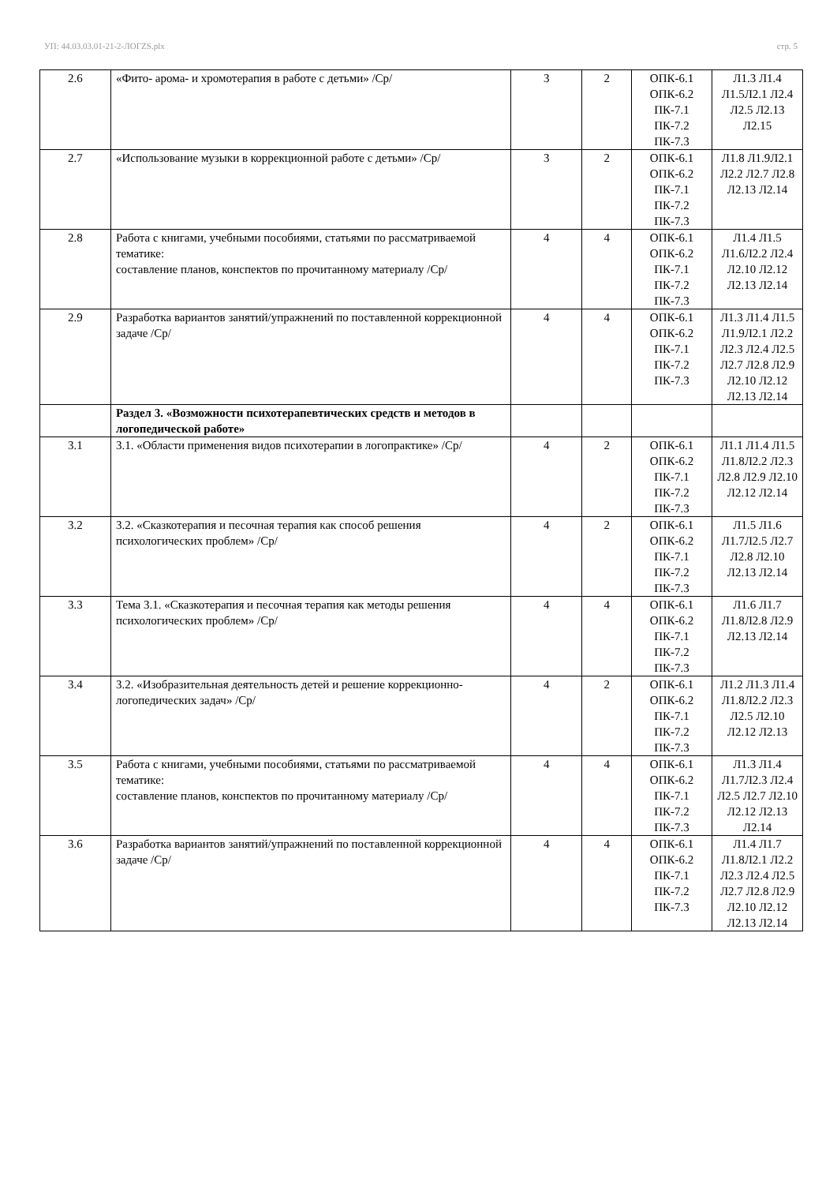УП: 44.03.03.01-21-2-ЛОГZS.plx стр. 5
| 2.6 | «Фито- арома- и хромотерапия в работе с детьми» /Ср/ | 3 | 2 | ОПК-6.1 ОПК-6.2 ПК-7.1 ПК-7.2 ПК-7.3 | Л1.3 Л1.4 Л1.5Л2.1 Л2.4 Л2.5 Л2.13 Л2.15 |
| 2.7 | «Использование музыки в коррекционной работе с детьми» /Ср/ | 3 | 2 | ОПК-6.1 ОПК-6.2 ПК-7.1 ПК-7.2 ПК-7.3 | Л1.8 Л1.9Л2.1 Л2.2 Л2.7 Л2.8 Л2.13 Л2.14 |
| 2.8 | Работа с книгами, учебными пособиями, статьями по рассматриваемой тематике: составление планов, конспектов по прочитанному материалу /Ср/ | 4 | 4 | ОПК-6.1 ОПК-6.2 ПК-7.1 ПК-7.2 ПК-7.3 | Л1.4 Л1.5 Л1.6Л2.2 Л2.4 Л2.10 Л2.12 Л2.13 Л2.14 |
| 2.9 | Разработка вариантов занятий/упражнений по поставленной коррекционной задаче /Ср/ | 4 | 4 | ОПК-6.1 ОПК-6.2 ПК-7.1 ПК-7.2 ПК-7.3 | Л1.3 Л1.4 Л1.5 Л1.9Л2.1 Л2.2 Л2.3 Л2.4 Л2.5 Л2.7 Л2.8 Л2.9 Л2.10 Л2.12 Л2.13 Л2.14 |
| | Раздел 3. «Возможности психотерапевтических средств и методов в логопедической работе» | | | | |
| 3.1 | 3.1. «Области применения видов психотерапии в логопрактике» /Ср/ | 4 | 2 | ОПК-6.1 ОПК-6.2 ПК-7.1 ПК-7.2 ПК-7.3 | Л1.1 Л1.4 Л1.5 Л1.8Л2.2 Л2.3 Л2.8 Л2.9 Л2.10 Л2.12 Л2.14 |
| 3.2 | 3.2. «Сказкотерапия и песочная терапия как способ решения психологических проблем» /Ср/ | 4 | 2 | ОПК-6.1 ОПК-6.2 ПК-7.1 ПК-7.2 ПК-7.3 | Л1.5 Л1.6 Л1.7Л2.5 Л2.7 Л2.8 Л2.10 Л2.13 Л2.14 |
| 3.3 | Тема 3.1. «Сказкотерапия и песочная терапия как методы решения психологических проблем» /Ср/ | 4 | 4 | ОПК-6.1 ОПК-6.2 ПК-7.1 ПК-7.2 ПК-7.3 | Л1.6 Л1.7 Л1.8Л2.8 Л2.9 Л2.13 Л2.14 |
| 3.4 | 3.2. «Изобразительная деятельность детей и решение коррекционно-логопедических задач» /Ср/ | 4 | 2 | ОПК-6.1 ОПК-6.2 ПК-7.1 ПК-7.2 ПК-7.3 | Л1.2 Л1.3 Л1.4 Л1.8Л2.2 Л2.3 Л2.5 Л2.10 Л2.12 Л2.13 |
| 3.5 | Работа с книгами, учебными пособиями, статьями по рассматриваемой тематике: составление планов, конспектов по прочитанному материалу /Ср/ | 4 | 4 | ОПК-6.1 ОПК-6.2 ПК-7.1 ПК-7.2 ПК-7.3 | Л1.3 Л1.4 Л1.7Л2.3 Л2.4 Л2.5 Л2.7 Л2.10 Л2.12 Л2.13 Л2.14 |
| 3.6 | Разработка вариантов занятий/упражнений по поставленной коррекционной задаче /Ср/ | 4 | 4 | ОПК-6.1 ОПК-6.2 ПК-7.1 ПК-7.2 ПК-7.3 | Л1.4 Л1.7 Л1.8Л2.1 Л2.2 Л2.3 Л2.4 Л2.5 Л2.7 Л2.8 Л2.9 Л2.10 Л2.12 Л2.13 Л2.14 |